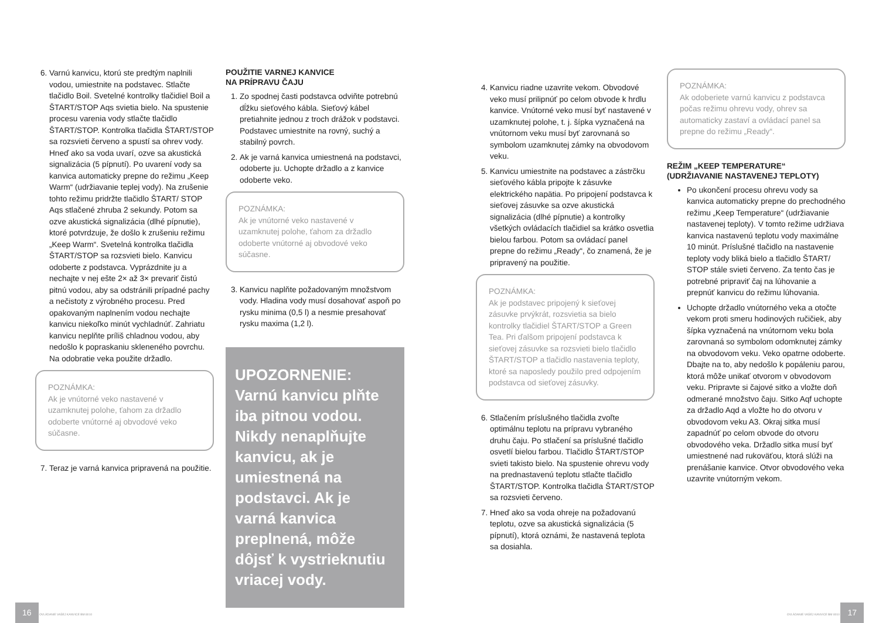6. Varnú kanvicu, ktorú ste predtým naplnili vodou, umiestnite na podstavec. Stlačte tlačidlo Boil. Svetelné kontrolky tlačidiel Boil a ŠTART/STOP Aqs svietia bielo. Na spustenie procesu varenia vody stlačte tlačidlo ŠTART/STOP. Kontrolka tlačidla ŠTART/STOP sa rozsvieti červeno a spustí sa ohrev vody. Hneď ako sa voda uvarí, ozve sa akustická signalizácia (5 pípnutí). Po uvarení vody sa kanvica automaticky prepne do režimu „Keep Warm“ (udržiavanie teplej vody). Na zrušenie tohto režimu pridržte tlačidlo ŠTART/ STOP Aqs stlačené zhruba 2 sekundy. Potom sa ozve akustická signalizácia (dlhé pípnutie), ktoré potvrdzuje, že došlo k zrušeniu režimu „Keep Warm“. Svetelná kontrolka tlačidla ŠTART/STOP sa rozsvieti bielo. Kanvicu odoberte z podstavca. Vyprázdnite ju a nechajte v nej ešte 2× až 3× prevariť čistú pitnú vodou, aby sa odstránili prípadné pachy a nečistoty z výrobného procesu. Pred opakovaným naplnením vodou nechajte kanvicu niekoľko minút vychladnúť. Zahriatu kanvicu neplňte príliš chladnou vodou, aby nedošlo k popraskaniu skleneného povrchu. Na odobratie veka použite držadlo.
POZNÁMKA:
Ak je vnútorné veko nastavené v uzamknutej polohe, ťahom za držadlo odoberte vnútorné aj obvodové veko súčasne.
7. Teraz je varná kanvica pripravená na použitie.
POUŽITIE VARNEJ KANVICE
NA PRÍPRAVU ČAJU
1. Zo spodnej časti podstavca odviňte potrebnú dĺžku sieťového kábla. Sieťový kábel pretiahnite jednou z troch drážok v podstavci. Podstavec umiestnite na rovný, suchý a stabilný povrch.
2. Ak je varná kanvica umiestnená na podstavci, odoberte ju. Uchopte držadlo a z kanvice odoberte veko.
POZNÁMKA:
Ak je vnútorné veko nastavené v uzamknutej polohe, ťahom za držadlo odoberte vnútorné aj obvodové veko súčasne.
3. Kanvicu naplňte požadovaným množstvom vody. Hladina vody musí dosahovať aspoň po rysku minima (0,5 l) a nesmie presahovať rysku maxima (1,2 l).
UPOZORNENIE:
Varnú kanvicu plňte iba pitnou vodou. Nikdy nenaplňujte kanvicu, ak je umiestnená na podstavci. Ak je varná kanvica preplnená, môže dôjsť k vystrieknutiu vriacej vody.
4. Kanvicu riadne uzavrite vekom. Obvodové veko musí prilipnúť po celom obvode k hrdlu kanvice. Vnútorné veko musí byť nastavené v uzamknutej polohe, t. j. šípka vyznačená na vnútornom veku musí byť zarovnaná so symbolom uzamknutej zámky na obvodovom veku.
5. Kanvicu umiestnite na podstavec a zástrčku sieťového kábla pripojte k zásuvke elektrického napätia. Po pripojení podstavca k sieťovej zásuvke sa ozve akustická signalizácia (dlhé pípnutie) a kontrolky všetkých ovládacích tlačidiel sa krátko osvetlia bielou farbou. Potom sa ovládací panel prepne do režimu „Ready“, čo znamená, že je pripravený na použitie.
POZNÁMKA:
Ak je podstavec pripojený k sieťovej zásuvke prvýkrát, rozsvietia sa bielo kontrolky tlačidiel ŠTART/STOP a Green Tea. Pri ďalšom pripojení podstavca k sieťovej zásuvke sa rozsvieti bielo tlačidlo ŠTART/STOP a tlačidlo nastavenia teploty, ktoré sa naposledy použilo pred odpojením podstavca od sieťovej zásuvky.
6. Stlačením príslušného tlačidla zvoľte optimálnu teplotu na prípravu vybraného druhu čaju. Po stlačení sa príslušné tlačidlo osvetlí bielou farbou. Tlačidlo ŠTART/STOP svieti takisto bielo. Na spustenie ohrevu vody na prednastavenú teplotu stlačte tlačidlo ŠTART/STOP. Kontrolka tlačidla ŠTART/STOP sa rozsvieti červeno.
7. Hneď ako sa voda ohreje na požadovanú teplotu, ozve sa akustická signalizácia (5 pípnutí), ktorá oznámi, že nastavená teplota sa dosiahla.
POZNÁMKA:
Ak odoberiete varnú kanvicu z podstavca počas režimu ohrevu vody, ohrev sa automaticky zastaví a ovládací panel sa prepne do režimu „Ready“.
REŽIM „KEEP TEMPERATURE“
(UDRŽIAVANIE NASTAVENEJ TEPLOTY)
Po ukončení procesu ohrevu vody sa kanvica automaticky prepne do prechodného režimu „Keep Temperature“ (udržiavanie nastavenej teploty). V tomto režime udržiava kanvica nastavenú teplotu vody maximálne 10 minút. Príslušné tlačidlo na nastavenie teploty vody bliká bielo a tlačidlo ŠTART/ STOP stále svieti červeno. Za tento čas je potrebné pripraviť čaj na lúhovanie a prepnúť kanvicu do režimu lúhovania.
Uchopte držadlo vnútorného veka a otočte vekom proti smeru hodinových ručičiek, aby šípka vyznačená na vnútornom veku bola zarovnaná so symbolom odomknutej zámky na obvodovom veku. Veko opatrne odoberte. Dbajte na to, aby nedošlo k popáleniu parou, ktorá môže unikať otvorom v obvodovom veku. Pripravte si čajové sitko a vložte doň odmerané množstvo čaju. Sitko Aqf uchopte za držadlo Aqd a vložte ho do otvoru v obvodovom veku A3. Okraj sitka musí zapadnúť po celom obvode do otvoru obvodového veka. Držadlo sitka musí byť umiestnené nad rukoväťou, ktorá slúži na prenášanie kanvice. Otvor obvodového veka uzavrite vnútorným vekom.
16 OVLÁDANIE VAŠEJ KANVICE BM 8010
OVLÁDANIE VAŠEJ KANVICE BM 8010 17